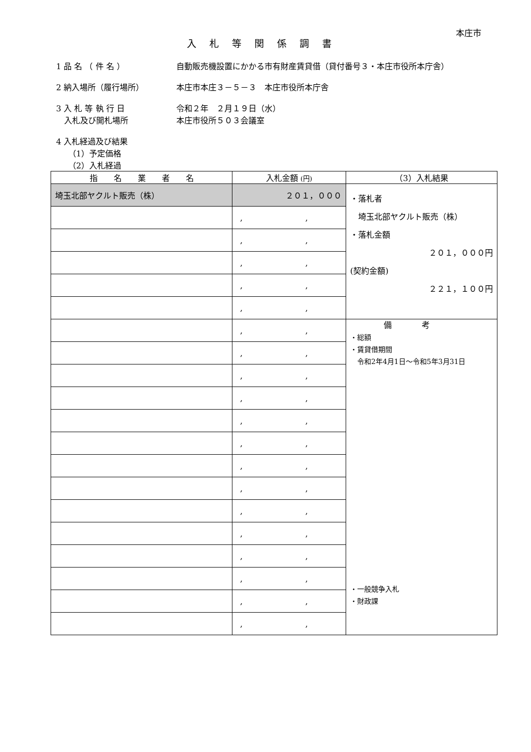本庄市
入札等関係調書
1 品 名 （ 件 名 ） 自動販売機設置にかかる市有財産賃貸借（貸付番号３・本庄市役所本庁舎）
2 納入場所（履行場所） 本庄市本庄３－５－３　本庄市役所本庁舎
3 入 札 等 執 行 日 令和２年　２月１９日（水）
　入札及び開札場所 本庄市役所５０３会議室
4 入札経過及び結果
　　（1）予定価格
　　（2）入札経過
| 指 名 業 者 名 | 入札金額 (円) | （3）入札結果 |
| --- | --- | --- |
| 埼玉北部ヤクルト販売（株） | ２０１，０００ | ・落札者 埼玉北部ヤクルト販売（株） ・落札金額 ２０１，０００円 (契約金額) ２２１，１００円 |
| | , , | |
| | , , | |
| | , , | |
| | , , | |
| | , , | |
| | , , | 備考 ・総額 ・賃貸借期間 令和2年4月1日～令和5年3月31日 ・一般競争入札 ・財政課 |
| | , , | |
| | , , | |
| | , , | |
| | , , | |
| | , , | |
| | , , | |
| | , , | |
| | , , | |
| | , , | |
| | , , | |
| | , , | |
| | , , | |
| | , , | |